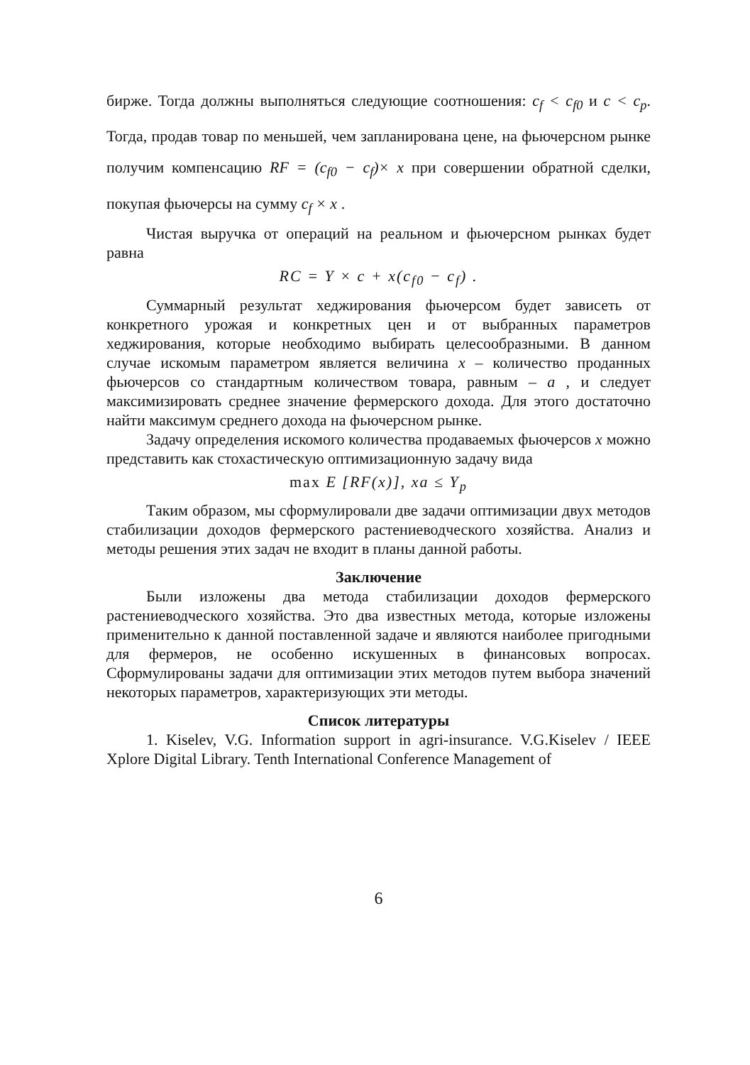бирже. Тогда должны выполняться следующие соотношения: c<sub>f</sub> < c<sub>f0</sub> и c < c<sub>p</sub>. Тогда, продав товар по меньшей, чем запланирована цене, на фьючерсном рынке получим компенсацию RF = (c<sub>f0</sub> − c<sub>f</sub>)× x при совершении обратной сделки, покупая фьючерсы на сумму c<sub>f</sub> × x .
Чистая выручка от операций на реальном и фьючерсном рынках будет равна
RC = Y × c + x(c<sub>f0</sub> − c<sub>f</sub>) .
Суммарный результат хеджирования фьючерсом будет зависеть от конкретного урожая и конкретных цен и от выбранных параметров хеджирования, которые необходимо выбирать целесообразными. В данном случае искомым параметром является величина x – количество проданных фьючерсов со стандартным количеством товара, равным – a , и следует максимизировать среднее значение фермерского дохода. Для этого достаточно найти максимум среднего дохода на фьючерсном рынке.
Задачу определения искомого количества продаваемых фьючерсов x можно представить как стохастическую оптимизационную задачу вида
max E [RF(x)], xa ≤ Y<sub>p</sub>
Таким образом, мы сформулировали две задачи оптимизации двух методов стабилизации доходов фермерского растениеводческого хозяйства. Анализ и методы решения этих задач не входит в планы данной работы.
Заключение
Были изложены два метода стабилизации доходов фермерского растениеводческого хозяйства. Это два известных метода, которые изложены применительно к данной поставленной задаче и являются наиболее пригодными для фермеров, не особенно искушенных в финансовых вопросах. Сформулированы задачи для оптимизации этих методов путем выбора значений некоторых параметров, характеризующих эти методы.
Список литературы
1. Kiselev, V.G. Information support in agri-insurance. V.G.Kiselev / IEEE Xplore Digital Library. Tenth International Conference Management of
6